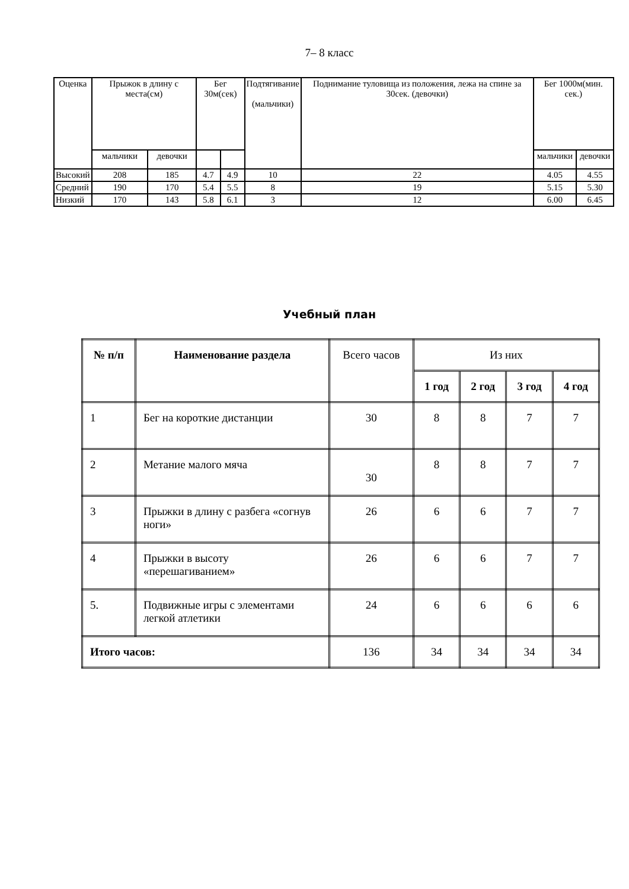7– 8 класс
| Оценка | Прыжок в длину с места(см) | | Бег 30м(сек) | | Подтягивание (мальчики) | Поднимание туловища из положения, лежа на спине за 30сек. (девочки) | Бег 1000м(мин. сек.) | |
| | мальчики | девочки | | | | | мальчики | девочки |
| Высокий | 208 | 185 | 4.7 | 4.9 | 10 | 22 | 4.05 | 4.55 |
| Средний | 190 | 170 | 5.4 | 5.5 | 8 | 19 | 5.15 | 5.30 |
| Низкий | 170 | 143 | 5.8 | 6.1 | 3 | 12 | 6.00 | 6.45 |
Учебный план
| № п/п | Наименование раздела | Всего часов | Из них | | | |
| | | | 1 год | 2 год | 3 год | 4 год |
| 1 | Бег на короткие дистанции | 30 | 8 | 8 | 7 | 7 |
| 2 | Метание малого мяча | 30 | 8 | 8 | 7 | 7 |
| 3 | Прыжки в длину с разбега «согнув ноги» | 26 | 6 | 6 | 7 | 7 |
| 4 | Прыжки в высоту «перешагиванием» | 26 | 6 | 6 | 7 | 7 |
| 5. | Подвижные игры с элементами легкой атлетики | 24 | 6 | 6 | 6 | 6 |
| Итого часов: | | 136 | 34 | 34 | 34 | 34 |